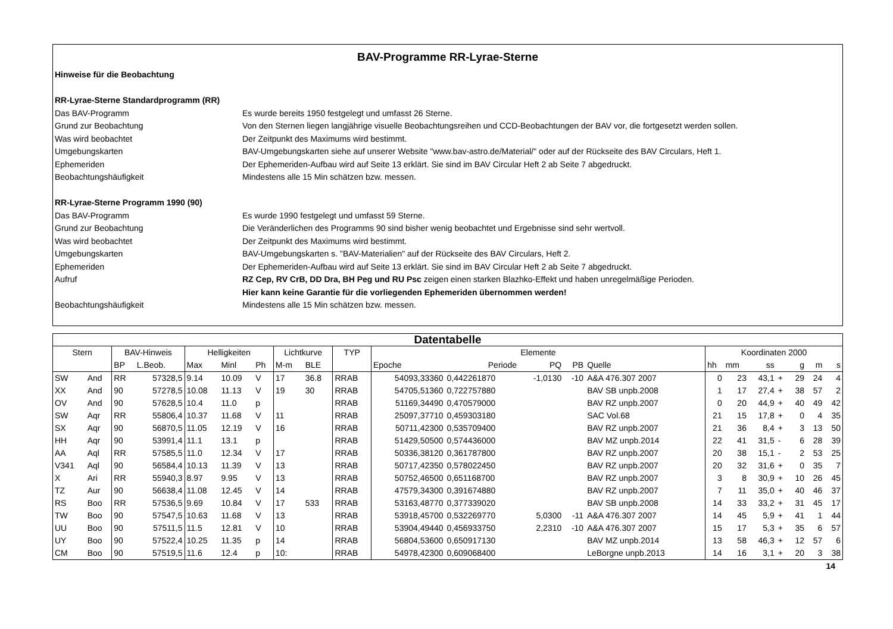BAV-Programme RR-Lyrae-Sterne
Hinweise für die Beobachtung
RR-Lyrae-Sterne Standardprogramm (RR)
Das BAV-Programm Es wurde bereits 1950 festgelegt und umfasst 26 Sterne.
Grund zur Beobachtung Von den Sternen liegen langjährige visuelle Beobachtungsreihen und CCD-Beobachtungen der BAV vor, die fortgesetzt werden sollen.
Was wird beobachtet Der Zeitpunkt des Maximums wird bestimmt.
Umgebungskarten BAV-Umgebungskarten siehe auf unserer Website "www.bav-astro.de/Material/" oder auf der Rückseite des BAV Circulars, Heft 1.
Ephemeriden Der Ephemeriden-Aufbau wird auf Seite 13 erklärt. Sie sind im BAV Circular Heft 2 ab Seite 7 abgedruckt.
Beobachtungshäufigkeit Mindestens alle 15 Min schätzen bzw. messen.
RR-Lyrae-Sterne Programm 1990 (90)
Das BAV-Programm Es wurde 1990 festgelegt und umfasst 59 Sterne.
Grund zur Beobachtung Die Veränderlichen des Programms 90 sind bisher wenig beobachtet und Ergebnisse sind sehr wertvoll.
Was wird beobachtet Der Zeitpunkt des Maximums wird bestimmt.
Umgebungskarten BAV-Umgebungskarten s. "BAV-Materialien" auf der Rückseite des BAV Circulars, Heft 2.
Ephemeriden Der Ephemeriden-Aufbau wird auf Seite 13 erklärt. Sie sind im BAV Circular Heft 2 ab Seite 7 abgedruckt.
Aufruf RZ Cep, RV CrB, DD Dra, BH Peg und RU Psc zeigen einen starken Blazhko-Effekt und haben unregelmäßige Perioden.
Hier kann keine Garantie für die vorliegenden Ephemeriden übernommen werden!
Beobachtungshäufigkeit Mindestens alle 15 Min schätzen bzw. messen.
| Datentabelle | | | | | | | | | | | | | | | | | | | | | | |
| --- | --- | --- | --- | --- | --- | --- | --- | --- | --- | --- | --- | --- | --- | --- | --- | --- | --- | --- | --- | --- | --- | --- |
| Stern | | BAV-Hinweis | | Helligkeiten | | | Lichtkurve | | TYP | Elemente | | | | | | Koordinaten 2000 | | | | | | |
| | | BP | L.Beob. | Max | Minl | Ph | M-m | BLE | | Epoche | Periode | PQ | PB | Quelle | | hh | mm | ss | | g | m | s |
| SW | And | RR | 57328,5 | 9.14 | 10.09 | V | 17 | 36.8 | RRAB | 54093,33360 | 0,442261870 | -1,0130 | -10 | A&A 476.307 2007 | | 0 | 23 | 43,1 | + | 29 | 24 | 4 |
| XX | And | 90 | 57278,5 | 10.08 | 11.13 | V | 19 | 30 | RRAB | 54705,51360 | 0,722757880 | | | BAV SB unpb.2008 | | 1 | 17 | 27,4 | + | 38 | 57 | 2 |
| OV | And | 90 | 57628,5 | 10.4 | 11.0 | p | | | RRAB | 51169,34490 | 0,470579000 | | | BAV RZ unpb.2007 | | 0 | 20 | 44,9 | + | 40 | 49 | 42 |
| SW | Aqr | RR | 55806,4 | 10.37 | 11.68 | V | 11 | | RRAB | 25097,37710 | 0,459303180 | | | SAC Vol.68 | | 21 | 15 | 17,8 | + | 0 | 4 | 35 |
| SX | Aqr | 90 | 56870,5 | 11.05 | 12.19 | V | 16 | | RRAB | 50711,42300 | 0,535709400 | | | BAV RZ unpb.2007 | | 21 | 36 | 8,4 | + | 3 | 13 | 50 |
| HH | Aqr | 90 | 53991,4 | 11.1 | 13.1 | p | | | RRAB | 51429,50500 | 0,574436000 | | | BAV MZ unpb.2014 | | 22 | 41 | 31,5 | - | 6 | 28 | 39 |
| AA | Aql | RR | 57585,5 | 11.0 | 12.34 | V | 17 | | RRAB | 50336,38120 | 0,361787800 | | | BAV RZ unpb.2007 | | 20 | 38 | 15,1 | - | 2 | 53 | 25 |
| V341 | Aql | 90 | 56584,4 | 10.13 | 11.39 | V | 13 | | RRAB | 50717,42350 | 0,578022450 | | | BAV RZ unpb.2007 | | 20 | 32 | 31,6 | + | 0 | 35 | 7 |
| X | Ari | RR | 55940,3 | 8.97 | 9.95 | V | 13 | | RRAB | 50752,46500 | 0,651168700 | | | BAV RZ unpb.2007 | | 3 | 8 | 30,9 | + | 10 | 26 | 45 |
| TZ | Aur | 90 | 56638,4 | 11.08 | 12.45 | V | 14 | | RRAB | 47579,34300 | 0,391674880 | | | BAV RZ unpb.2007 | | 7 | 11 | 35,0 | + | 40 | 46 | 37 |
| RS | Boo | RR | 57536,5 | 9.69 | 10.84 | V | 17 | 533 | RRAB | 53163,48770 | 0,377339020 | | | BAV SB unpb.2008 | | 14 | 33 | 33,2 | + | 31 | 45 | 17 |
| TW | Boo | 90 | 57547,5 | 10.63 | 11.68 | V | 13 | | RRAB | 53918,45700 | 0,532269770 | 5,0300 | -11 | A&A 476.307 2007 | | 14 | 45 | 5,9 | + | 41 | 1 | 44 |
| UU | Boo | 90 | 57511,5 | 11.5 | 12.81 | V | 10 | | RRAB | 53904,49440 | 0,456933750 | 2,2310 | -10 | A&A 476.307 2007 | | 15 | 17 | 5,3 | + | 35 | 6 | 57 |
| UY | Boo | 90 | 57522,4 | 10.25 | 11.35 | p | 14 | | RRAB | 56804,53600 | 0,650917130 | | | BAV MZ unpb.2014 | | 13 | 58 | 46,3 | + | 12 | 57 | 6 |
| CM | Boo | 90 | 57519,5 | 11.6 | 12.4 | p | 10: | | RRAB | 54978,42300 | 0,609068400 | | | LeBorgne unpb.2013 | | 14 | 16 | 3,1 | + | 20 | 3 | 38 |
14